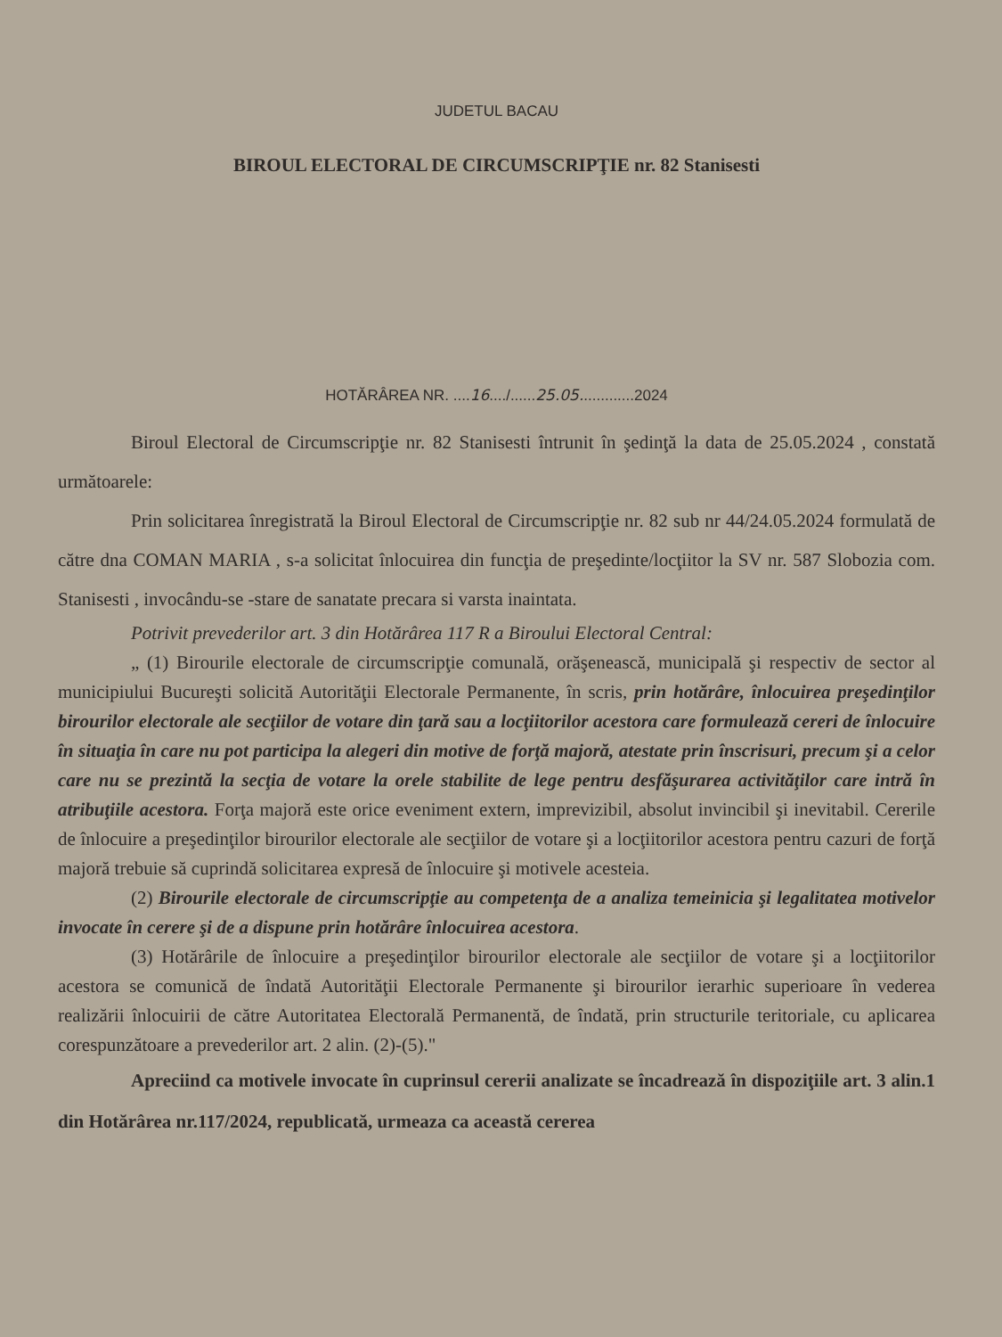JUDETUL BACAU
BIROUL ELECTORAL DE CIRCUMSCRIPŢIE nr. 82 Stanisesti
HOTĂRÂREA NR. ....16..../......25.05.............2024
Biroul Electoral de Circumscripţie nr. 82 Stanisesti întrunit în şedinţă la data de 25.05.2024 , constată următoarele:
Prin solicitarea înregistrată la Biroul Electoral de Circumscripţie nr. 82 sub nr 44/24.05.2024 formulată de către dna COMAN MARIA , s-a solicitat înlocuirea din funcţia de preşedinte/locţiitor la SV nr. 587 Slobozia com. Stanisesti , invocându-se -stare de sanatate precara si varsta inaintata.
Potrivit prevederilor art. 3 din Hotărârea 117 R a Biroului Electoral Central:
„ (1) Birourile electorale de circumscripţie comunală, orăşenească, municipală şi respectiv de sector al municipiului Bucureşti solicită Autorităţii Electorale Permanente, în scris, prin hotărâre, înlocuirea preşedinţilor birourilor electorale ale secţiilor de votare din ţară sau a locţiitorilor acestora care formulează cereri de înlocuire în situaţia în care nu pot participa la alegeri din motive de forţă majoră, atestate prin înscrisuri, precum şi a celor care nu se prezintă la secţia de votare la orele stabilite de lege pentru desfăşurarea activităţilor care intră în atribuţiile acestora. Forţa majoră este orice eveniment extern, imprevizibil, absolut invincibil şi inevitabil. Cererile de înlocuire a preşedinţilor birourilor electorale ale secţiilor de votare şi a locţiitorilor acestora pentru cazuri de forţă majoră trebuie să cuprindă solicitarea expresă de înlocuire şi motivele acesteia.
(2) Birourile electorale de circumscripţie au competenţa de a analiza temeinicia şi legalitatea motivelor invocate în cerere şi de a dispune prin hotărâre înlocuirea acestora.
(3) Hotărârile de înlocuire a preşedinţilor birourilor electorale ale secţiilor de votare şi a locţiitorilor acestora se comunică de îndată Autorităţii Electorale Permanente şi birourilor ierarhic superioare în vederea realizării înlocuirii de către Autoritatea Electorală Permanentă, de îndată, prin structurile teritoriale, cu aplicarea corespunzătoare a prevederilor art. 2 alin. (2)-(5)."
Apreciind ca motivele invocate în cuprinsul cererii analizate se încadrează în dispoziţiile art. 3 alin.1 din Hotărârea nr.117/2024, republicată, urmeaza ca această cererea